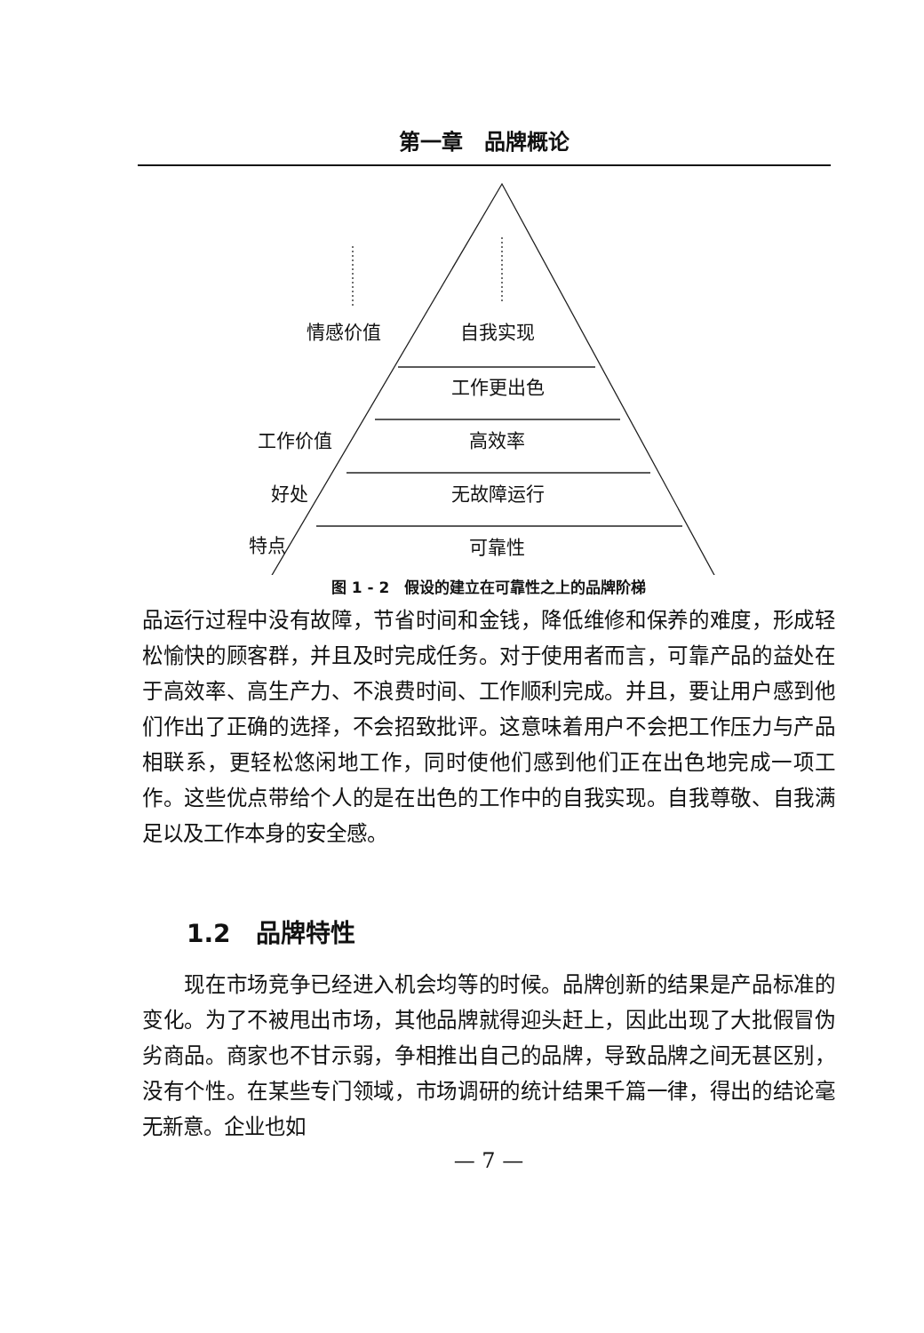第一章　品牌概论
情感价值 自我实现
工作更出色
工作价值 高效率
好处 无故障运行
特点 可靠性
图 1 - 2　假设的建立在可靠性之上的品牌阶梯
品运行过程中没有故障，节省时间和金钱，降低维修和保养的难度，形成轻松愉快的顾客群，并且及时完成任务。对于使用者而言，可靠产品的益处在于高效率、高生产力、不浪费时间、工作顺利完成。并且，要让用户感到他们作出了正确的选择，不会招致批评。这意味着用户不会把工作压力与产品相联系，更轻松悠闲地工作，同时使他们感到他们正在出色地完成一项工作。这些优点带给个人的是在出色的工作中的自我实现。自我尊敬、自我满足以及工作本身的安全感。
1.2　品牌特性
　　现在市场竞争已经进入机会均等的时候。品牌创新的结果是产品标准的变化。为了不被甩出市场，其他品牌就得迎头赶上，因此出现了大批假冒伪劣商品。商家也不甘示弱，争相推出自己的品牌，导致品牌之间无甚区别，没有个性。在某些专门领域，市场调研的统计结果千篇一律，得出的结论毫无新意。企业也如
— 7 —